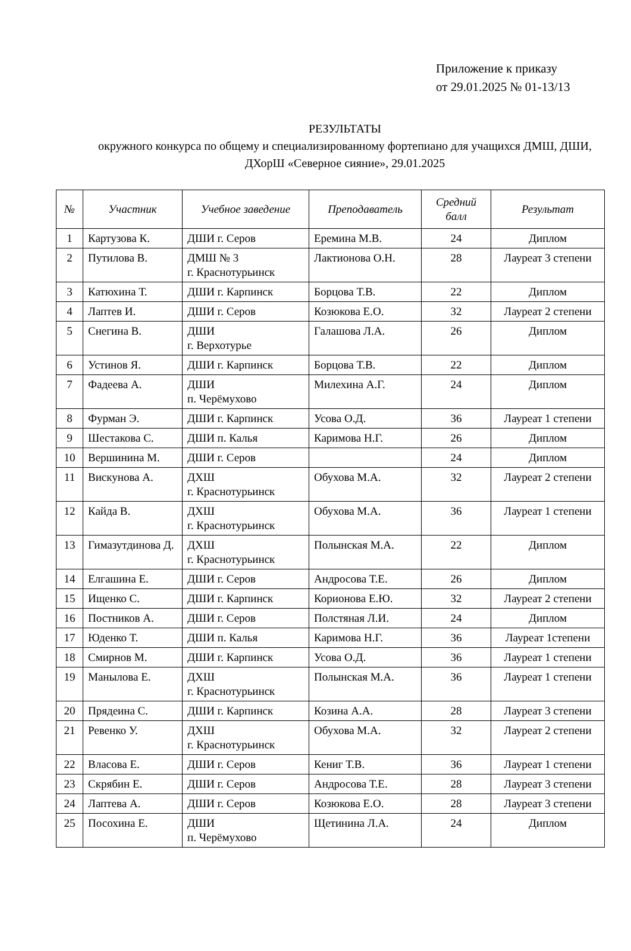Приложение к приказу
от 29.01.2025 № 01-13/13
РЕЗУЛЬТАТЫ
окружного конкурса по общему и специализированному фортепиано для учащихся ДМШ, ДШИ, ДХорШ «Северное сияние», 29.01.2025
| № | Участник | Учебное заведение | Преподаватель | Средний балл | Результат |
| --- | --- | --- | --- | --- | --- |
| 1 | Картузова К. | ДШИ г. Серов | Еремина М.В. | 24 | Диплом |
| 2 | Путилова В. | ДМШ № 3 г. Краснотурьинск | Лактионова О.Н. | 28 | Лауреат 3 степени |
| 3 | Катюхина Т. | ДШИ г. Карпинск | Борцова Т.В. | 22 | Диплом |
| 4 | Лаптев И. | ДШИ г. Серов | Козюкова Е.О. | 32 | Лауреат 2 степени |
| 5 | Снегина В. | ДШИ г. Верхотурье | Галашова Л.А. | 26 | Диплом |
| 6 | Устинов Я. | ДШИ г. Карпинск | Борцова Т.В. | 22 | Диплом |
| 7 | Фадеева А. | ДШИ п. Черёмухово | Милехина А.Г. | 24 | Диплом |
| 8 | Фурман Э. | ДШИ г. Карпинск | Усова О.Д. | 36 | Лауреат 1 степени |
| 9 | Шестакова С. | ДШИ п. Калья | Каримова Н.Г. | 26 | Диплом |
| 10 | Вершинина М. | ДШИ г. Серов | | 24 | Диплом |
| 11 | Вискунова А. | ДХШ г. Краснотурьинск | Обухова М.А. | 32 | Лауреат 2 степени |
| 12 | Кайда В. | ДХШ г. Краснотурьинск | Обухова М.А. | 36 | Лауреат 1 степени |
| 13 | Гимазутдинова Д. | ДХШ г. Краснотурьинск | Полынская М.А. | 22 | Диплом |
| 14 | Елгашина Е. | ДШИ г. Серов | Андросова Т.Е. | 26 | Диплом |
| 15 | Ищенко С. | ДШИ г. Карпинск | Корионова Е.Ю. | 32 | Лауреат 2 степени |
| 16 | Постников А. | ДШИ г. Серов | Полстяная Л.И. | 24 | Диплом |
| 17 | Юденко Т. | ДШИ п. Калья | Каримова Н.Г. | 36 | Лауреат 1степени |
| 18 | Смирнов М. | ДШИ г. Карпинск | Усова О.Д. | 36 | Лауреат 1 степени |
| 19 | Манылова Е. | ДХШ г. Краснотурьинск | Полынская М.А. | 36 | Лауреат 1 степени |
| 20 | Прядеина С. | ДШИ г. Карпинск | Козина А.А. | 28 | Лауреат 3 степени |
| 21 | Ревенко У. | ДХШ г. Краснотурьинск | Обухова М.А. | 32 | Лауреат 2 степени |
| 22 | Власова Е. | ДШИ г. Серов | Кениг Т.В. | 36 | Лауреат 1 степени |
| 23 | Скрябин Е. | ДШИ г. Серов | Андросова Т.Е. | 28 | Лауреат 3 степени |
| 24 | Лаптева А. | ДШИ г. Серов | Козюкова Е.О. | 28 | Лауреат 3 степени |
| 25 | Посохина Е. | ДШИ п. Черёмухово | Щетинина Л.А. | 24 | Диплом |